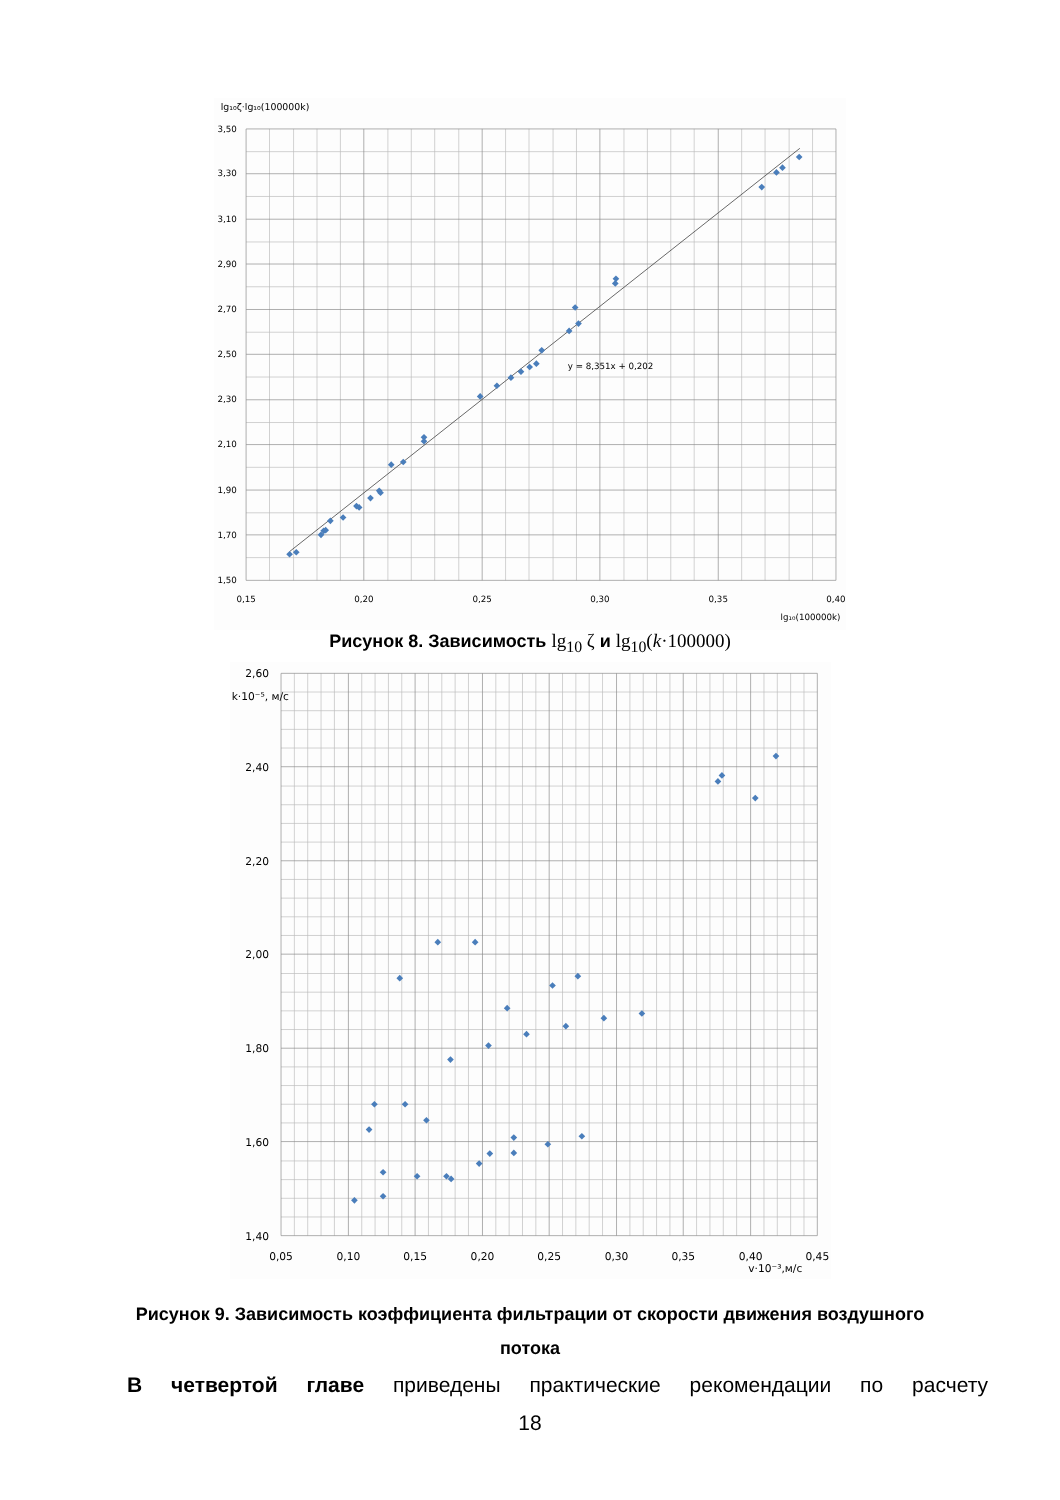lg₁₀ζ·lg₁₀(100000k)
3,50
3,30
3,10
2,90
2,70
2,50
2,30
2,10
1,90
1,70
1,50
0,15
0,20
0,25
0,30
0,35
0,40
y = 8,351x + 0,202
lg₁₀(100000k)
Рисунок 8. Зависимость lg<sub>10</sub> ζ и lg<sub>10</sub>(k·100000)
2,60
2,40
2,20
2,00
1,80
1,60
1,40
k·10⁻⁵, м/с
0,05
0,10
0,15
0,20
0,25
0,30
0,35
0,40
0,45
v·10⁻³,м/с
Рисунок 9. Зависимость коэффициента фильтрации от скорости движения воздушного
потока
В четвертой главе приведены практические рекомендации по расчету
18